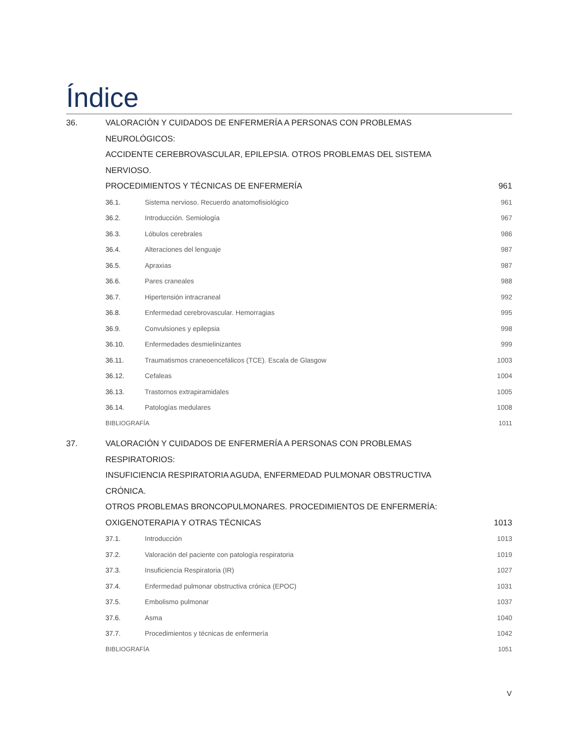Índice
36. VALORACIÓN Y CUIDADOS DE ENFERMERÍA A PERSONAS CON PROBLEMAS NEUROLÓGICOS:
ACCIDENTE CEREBROVASCULAR, EPILEPSIA. OTROS PROBLEMAS DEL SISTEMA NERVIOSO.
PROCEDIMIENTOS Y TÉCNICAS DE ENFERMERÍA
961
36.1. Sistema nervioso. Recuerdo anatomofisiológico
961
36.2. Introducción. Semiología 967
36.3. Lóbulos cerebrales 986
36.4. Alteraciones del lenguaje 987
36.5. Apraxias 987
36.6. Pares craneales 988
36.7. Hipertensión intracraneal 992
36.8. Enfermedad cerebrovascular. Hemorragias
995
36.9. Convulsiones y epilepsia 998
36.10. Enfermedades desmielinizantes 999
36.11. Traumatismos craneoencefálicos (TCE). Escala de Glasgow
1003
36.12. Cefaleas 1004
36.13. Trastornos extrapiramidales 1005
36.14. Patologías medulares 1008
BIBLIOGRAFÍA 1011
37. VALORACIÓN Y CUIDADOS DE ENFERMERÍA A PERSONAS CON PROBLEMAS RESPIRATORIOS:
INSUFICIENCIA RESPIRATORIA AGUDA, ENFERMEDAD PULMONAR OBSTRUCTIVA CRÓNICA.
OTROS PROBLEMAS BRONCOPULMONARES. PROCEDIMIENTOS DE ENFERMERÍA:
OXIGENOTERAPIA Y OTRAS TÉCNICAS
1013
37.1. Introducción 1013
37.2. Valoración del paciente con patología respiratoria
1019
37.3. Insuficiencia Respiratoria (IR)
1027
37.4. Enfermedad pulmonar obstructiva crónica (EPOC)
1031
37.5. Embolismo pulmonar 1037
37.6. Asma 1040
37.7. Procedimientos y técnicas de enfermería
1042
BIBLIOGRAFÍA 1051
V